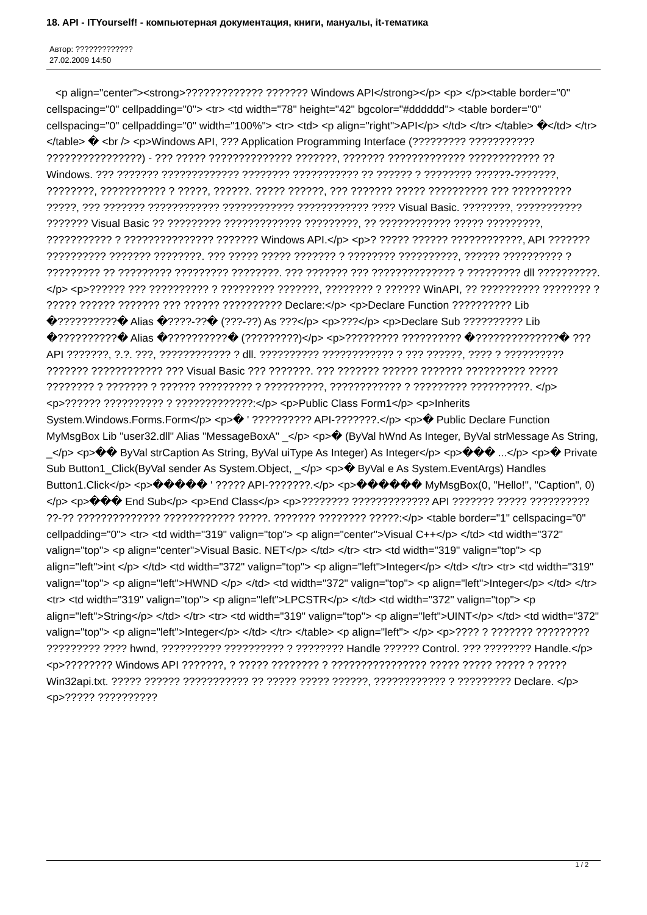18. API - ITYourself! - компьютерная документация, книги, мануалы, it-тематика
Автор: ?????????????
27.02.2009 14:50
<p align="center"><strong>????????????? ??????? Windows API</strong></p> <p> </p><table border="0" cellspacing="0" cellpadding="0"> <tr> <td width="78" height="42" bgcolor="#dddddd"> <table border="0" cellspacing="0" cellpadding="0" width="100%"> <tr> <td> <p align="right">API</p> </td> </tr> </table> �</td> </tr> </table> � <br /> <p>Windows API, ??? Application Programming Interface (????????? ??????????? ????????????????) - ??? ????? ?????????????? ???????, ??????? ????????????? ???????????? ?? Windows. ??? ??????? ????????????? ???????? ??????????? ?? ?????? ? ???????? ??????-???????, ????????, ??????????? ? ?????, ??????. ????? ??????, ??? ??????? ????? ?????????? ??? ?????????? ?????, ??? ??????? ???????????? ???????????? ???????????? ???? Visual Basic. ????????, ??????????? ??????? Visual Basic ?? ????????? ????????????? ?????????, ?? ???????????? ????? ?????????, ??????????? ? ??????????????? ??????? Windows API.</p> <p>? ????? ?????? ????????????, API ??????? ?????????? ??????? ????????. ??? ????? ????? ??????? ? ???????? ??????????, ?????? ?????????? ? ????????? ?? ????????? ????????? ????????. ??? ??????? ??? ?????????????? ? ????????? dll ??????????.</p> <p>?????? ??? ?????????? ? ????????? ???????, ???????? ? ?????? WinAPI, ?? ?????????? ???????? ? ????? ?????? ??????? ??? ?????? ?????????? Declare:</p> <p>Declare Function ?????????? Lib �??????????� Alias �????-??� (???-??) As ???</p> <p>???</p> <p>Declare Sub ?????????? Lib �??????????� Alias �??????????� (?????????)</p> <p>????????? ?????????? �??????????????� ??? API ???????, ?.?. ???, ???????????? ? dll. ?????????? ???????????? ? ??? ??????, ???? ? ?????????? ??????? ???????????? ??? Visual Basic ??? ???????. ??? ??????? ?????? ??????? ?????????? ????? ???????? ? ??????? ? ?????? ????????? ? ??????????, ???????????? ? ????????? ??????????. </p> <p>?????? ?????????? ? ?????????????:</p> <p>Public Class Form1</p> <p>Inherits System.Windows.Forms.Form</p> <p>� ' ?????????? API-???????.</p> <p>� Public Declare Function MyMsgBox Lib "user32.dll" Alias "MessageBoxA" _</p> <p>� (ByVal hWnd As Integer, ByVal strMessage As String, _</p> <p>�� ByVal strCaption As String, ByVal uiType As Integer) As Integer</p> <p>��� ...</p> <p>� Private Sub Button1_Click(ByVal sender As System.Object, _</p> <p>� ByVal e As System.EventArgs) Handles Button1.Click</p> <p>����� ' ????? API-???????.</p> <p>������ MyMsgBox(0, "Hello!", "Caption", 0)</p> <p>��� End Sub</p> <p>End Class</p> <p>???????? ????????????? API ??????? ????? ?????????? ??-?? ?????????????? ???????????? ?????. ??????? ???????? ?????:</p> <table border="1" cellspacing="0" cellpadding="0"> <tr> <td width="319" valign="top"> <p align="center">Visual C++</p> </td> <td width="372" valign="top"> <p align="center">Visual Basic. NET</p> </td> </tr> <tr> <td width="319" valign="top"> <p align="left">int </p> </td> <td width="372" valign="top"> <p align="left">Integer</p> </td> </tr> <tr> <td width="319" valign="top"> <p align="left">HWND </p> </td> <td width="372" valign="top"> <p align="left">Integer</p> </td> </tr> <tr> <td width="319" valign="top"> <p align="left">LPCSTR</p> </td> <td width="372" valign="top"> <p align="left">String</p> </td> </tr> <tr> <td width="319" valign="top"> <p align="left">UINT</p> </td> <td width="372" valign="top"> <p align="left">Integer</p> </td> </tr> </table> <p align="left"> </p> <p>???? ? ??????? ????????? ????????? ???? hwnd, ?????????? ?????????? ? ???????? Handle ?????? Control. ??? ???????? Handle.</p> <p>???????? Windows API ???????, ? ????? ???????? ? ???????????????? ????? ????? ????? ? ????? Win32api.txt. ????? ?????? ??????????? ?? ????? ????? ??????, ???????????? ? ????????? Declare. </p> <p>????? ??????????
1 / 2